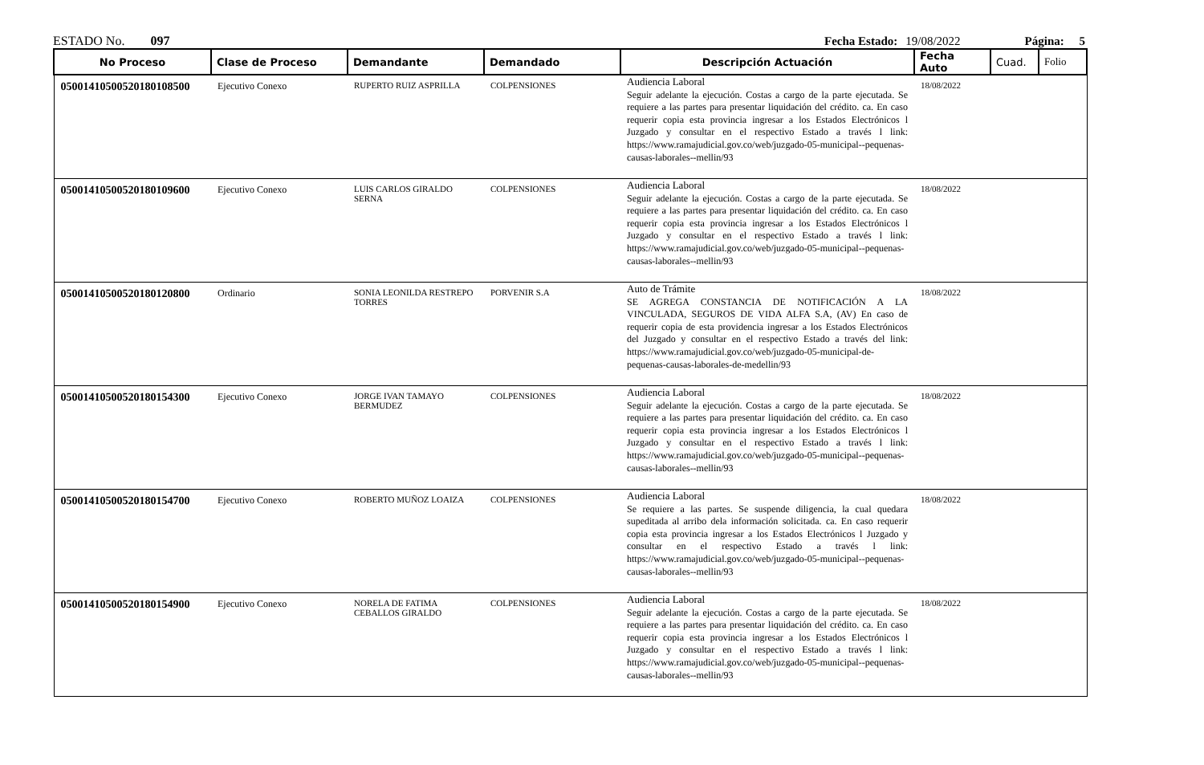ESTADO No. 097
Fecha Estado: 19/08/2022 Página: 5
| No Proceso | Clase de Proceso | Demandante | Demandado | Descripción Actuación | Fecha Auto | Cuad. | Folio |
| --- | --- | --- | --- | --- | --- | --- | --- |
| 05001410500520180108500 | Ejecutivo Conexo | RUPERTO RUIZ ASPRILLA | COLPENSIONES | Audiencia Laboral Seguir adelante la ejecución. Costas a cargo de la parte ejecutada. Se requiere a las partes para presentar liquidación del crédito. ca. En caso requerir copia esta provincia ingresar a los Estados Electrónicos l Juzgado y consultar en el respectivo Estado a través l link: https://www.ramajudicial.gov.co/web/juzgado-05-municipal--pequenas-causas-laborales--mellin/93 | 18/08/2022 | | |
| 05001410500520180109600 | Ejecutivo Conexo | LUIS CARLOS GIRALDO SERNA | COLPENSIONES | Audiencia Laboral Seguir adelante la ejecución. Costas a cargo de la parte ejecutada. Se requiere a las partes para presentar liquidación del crédito. ca. En caso requerir copia esta provincia ingresar a los Estados Electrónicos l Juzgado y consultar en el respectivo Estado a través l link: https://www.ramajudicial.gov.co/web/juzgado-05-municipal--pequenas-causas-laborales--mellin/93 | 18/08/2022 | | |
| 05001410500520180120800 | Ordinario | SONIA LEONILDA RESTREPO TORRES | PORVENIR S.A | Auto de Trámite SE AGREGA CONSTANCIA DE NOTIFICACIÓN A LA VINCULADA, SEGUROS DE VIDA ALFA S.A, (AV) En caso de requerir copia de esta providencia ingresar a los Estados Electrónicos del Juzgado y consultar en el respectivo Estado a través del link: https://www.ramajudicial.gov.co/web/juzgado-05-municipal-de-pequenas-causas-laborales-de-medellin/93 | 18/08/2022 | | |
| 05001410500520180154300 | Ejecutivo Conexo | JORGE IVAN TAMAYO BERMUDEZ | COLPENSIONES | Audiencia Laboral Seguir adelante la ejecución. Costas a cargo de la parte ejecutada. Se requiere a las partes para presentar liquidación del crédito. ca. En caso requerir copia esta provincia ingresar a los Estados Electrónicos l Juzgado y consultar en el respectivo Estado a través l link: https://www.ramajudicial.gov.co/web/juzgado-05-municipal--pequenas-causas-laborales--mellin/93 | 18/08/2022 | | |
| 05001410500520180154700 | Ejecutivo Conexo | ROBERTO MUÑOZ LOAIZA | COLPENSIONES | Audiencia Laboral Se requiere a las partes. Se suspende diligencia, la cual quedara supeditada al arribo dela información solicitada. ca. En caso requerir copia esta provincia ingresar a los Estados Electrónicos l Juzgado y consultar en el respectivo Estado a través l link: https://www.ramajudicial.gov.co/web/juzgado-05-municipal--pequenas-causas-laborales--mellin/93 | 18/08/2022 | | |
| 05001410500520180154900 | Ejecutivo Conexo | NORELA DE FATIMA CEBALLOS GIRALDO | COLPENSIONES | Audiencia Laboral Seguir adelante la ejecución. Costas a cargo de la parte ejecutada. Se requiere a las partes para presentar liquidación del crédito. ca. En caso requerir copia esta provincia ingresar a los Estados Electrónicos l Juzgado y consultar en el respectivo Estado a través l link: https://www.ramajudicial.gov.co/web/juzgado-05-municipal--pequenas-causas-laborales--mellin/93 | 18/08/2022 | | |